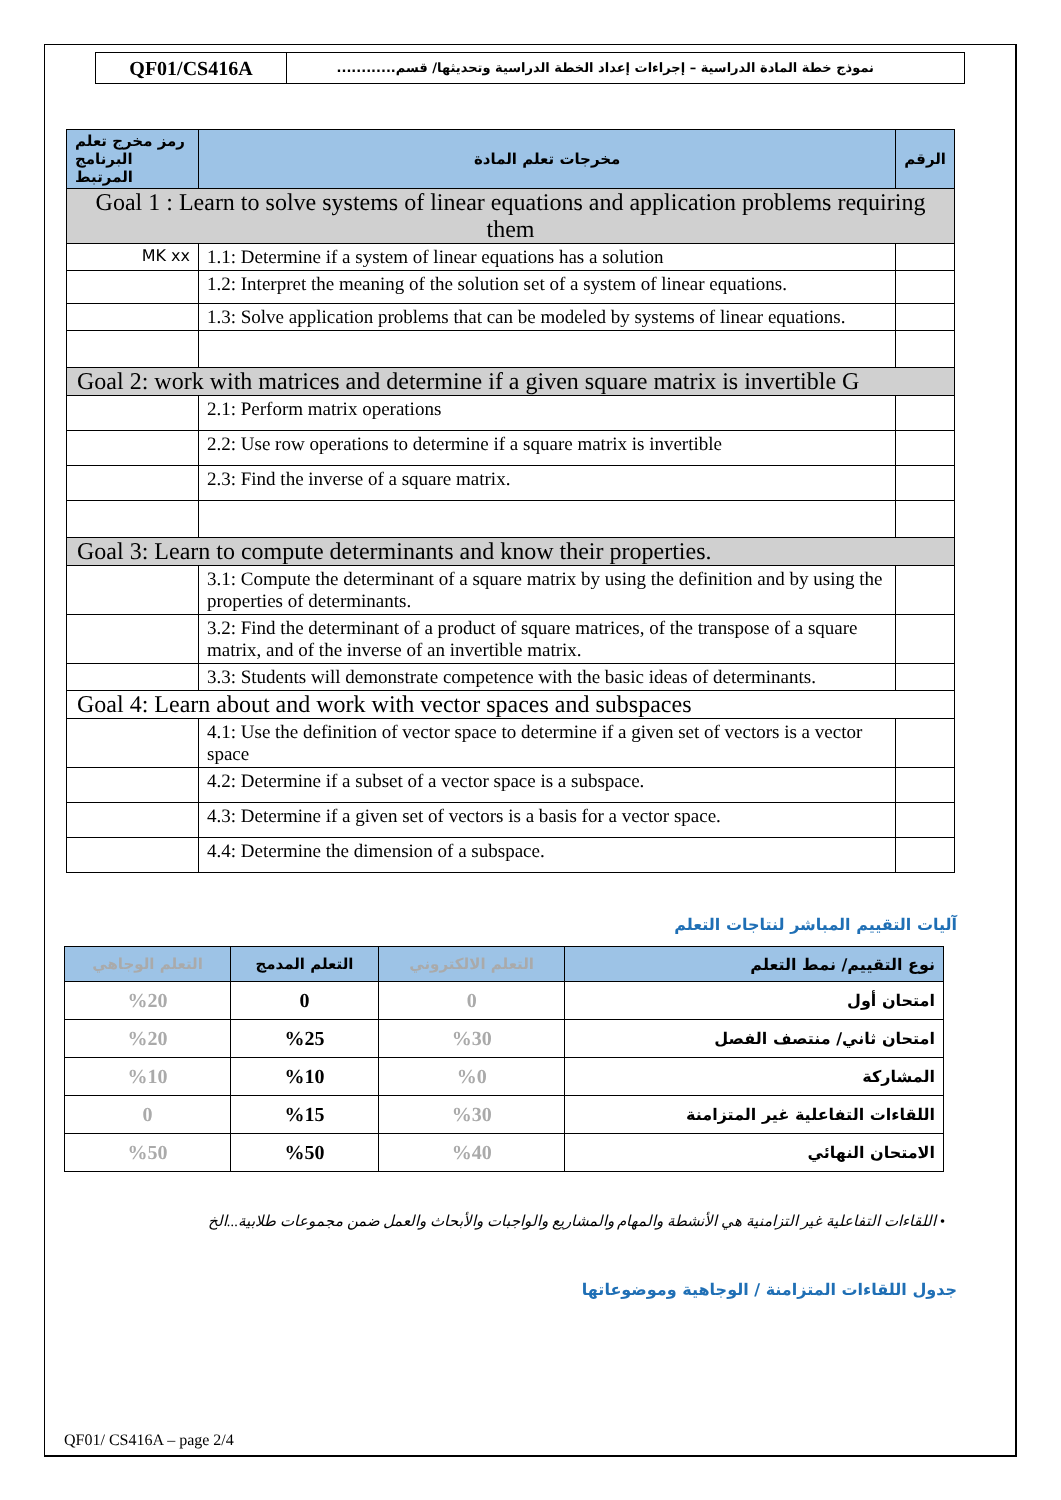QF01/CS416A
نموذج خطة المادة الدراسية – إجراءات إعداد الخطة الدراسية وتحديثها/ قسم............
| رمز مخرج تعلم البرنامج المرتبط | مخرجات تعلم المادة | الرقم |
| --- | --- | --- |
| Goal 1 : Learn to solve systems of linear equations and application problems requiring them | | |
| MK xx | 1.1: Determine if a system of linear equations has a solution | |
| | 1.2: Interpret the meaning of the solution set of a system of linear equations. | |
| | 1.3: Solve application problems that can be modeled by systems of linear equations. | |
| Goal 2: work with matrices and determine if a given square matrix is invertible G | | |
| | 2.1: Perform matrix operations | |
| | 2.2: Use row operations to determine if a square matrix is invertible | |
| | 2.3: Find the inverse of a square matrix. | |
| Goal 3: Learn to compute determinants and know their properties. | | |
| | 3.1: Compute the determinant of a square matrix by using the definition and by using the properties of determinants. | |
| | 3.2: Find the determinant of a product of square matrices, of the transpose of a square matrix, and of the inverse of an invertible matrix. | |
| | 3.3: Students will demonstrate competence with the basic ideas of determinants. | |
| Goal 4: Learn about and work with vector spaces and subspaces | | |
| | 4.1: Use the definition of vector space to determine if a given set of vectors is a vector space | |
| | 4.2: Determine if a subset of a vector space is a subspace. | |
| | 4.3: Determine if a given set of vectors is a basis for a vector space. | |
| | 4.4: Determine the dimension of a subspace. | |
آليات التقييم المباشر لنتاجات التعلم
| التعلم الوجاهي | التعلم المدمج | التعلم الالكتروني | نوع التقييم/ نمط التعلم |
| --- | --- | --- | --- |
| %20 | 0 | 0 | امتحان أول |
| %20 | %25 | %30 | امتحان ثاني/ منتصف الفصل |
| %10 | %10 | %0 | المشاركة |
| 0 | %15 | %30 | اللقاءات التفاعلية غير المتزامنة |
| %50 | %50 | %40 | الامتحان النهائي |
• اللقاءات التفاعلية غير التزامنية هي الأنشطة والمهام والمشاريع والواجبات والأبحاث والعمل ضمن مجموعات طلابية...الخ
جدول اللقاءات المتزامنة / الوجاهية وموضوعاتها
QF01/ CS416A – page 2/4